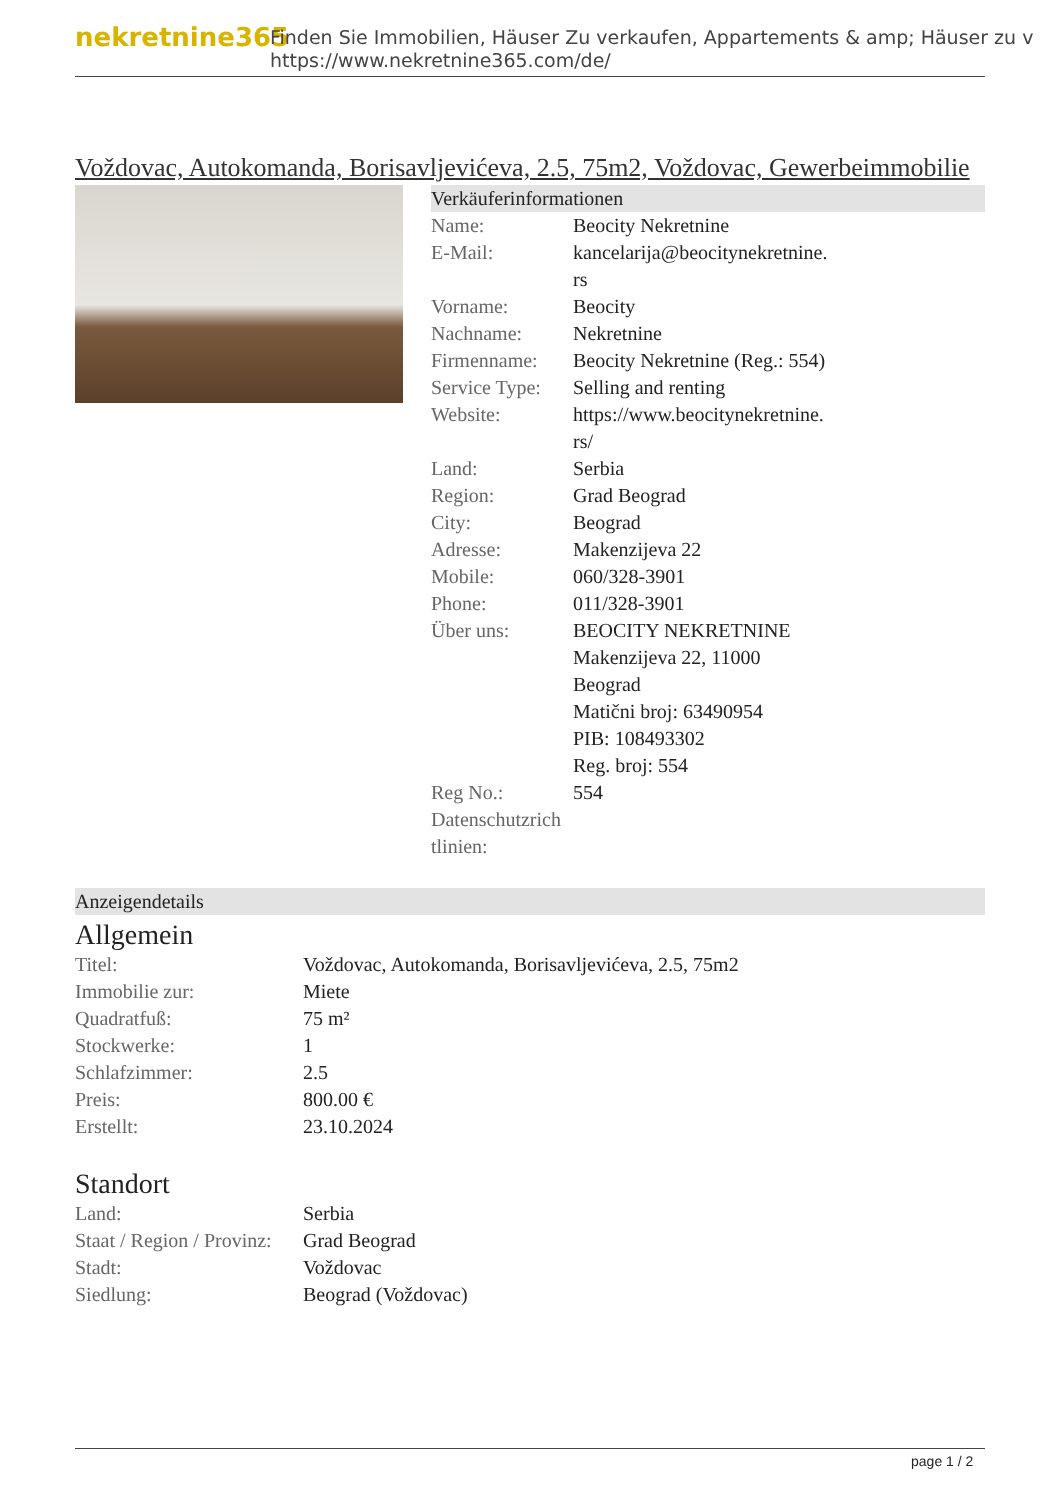nekretnine365
Finden Sie Immobilien, Häuser Zu verkaufen, Appartements & amp; Häuser zu v
https://www.nekretnine365.com/de/
Voždovac, Autokomanda, Borisavljevićeva, 2.5, 75m2, Voždovac, Gewerbeimmobilie
Verkäuferinformationen
| Name: | Beocity Nekretnine |
| E-Mail: | kancelarija@beocitynekretnine. rs |
| Vorname: | Beocity |
| Nachname: | Nekretnine |
| Firmenname: | Beocity Nekretnine (Reg.: 554) |
| Service Type: | Selling and renting |
| Website: | https://www.beocitynekretnine. rs/ |
| Land: | Serbia |
| Region: | Grad Beograd |
| City: | Beograd |
| Adresse: | Makenzijeva 22 |
| Mobile: | 060/328-3901 |
| Phone: | 011/328-3901 |
| Über uns: | BEOCITY NEKRETNINE Makenzijeva 22, 11000 Beograd Matični broj: 63490954 PIB: 108493302 Reg. broj: 554 |
| Reg No.: | 554 |
| Datenschutzrich tlinien: | |
Anzeigendetails
Allgemein
| Titel: | Voždovac, Autokomanda, Borisavljevićeva, 2.5, 75m2 |
| Immobilie zur: | Miete |
| Quadratfuß: | 75 m² |
| Stockwerke: | 1 |
| Schlafzimmer: | 2.5 |
| Preis: | 800.00 € |
| Erstellt: | 23.10.2024 |
Standort
| Land: | Serbia |
| Staat / Region / Provinz: | Grad Beograd |
| Stadt: | Voždovac |
| Siedlung: | Beograd (Voždovac) |
page 1 / 2